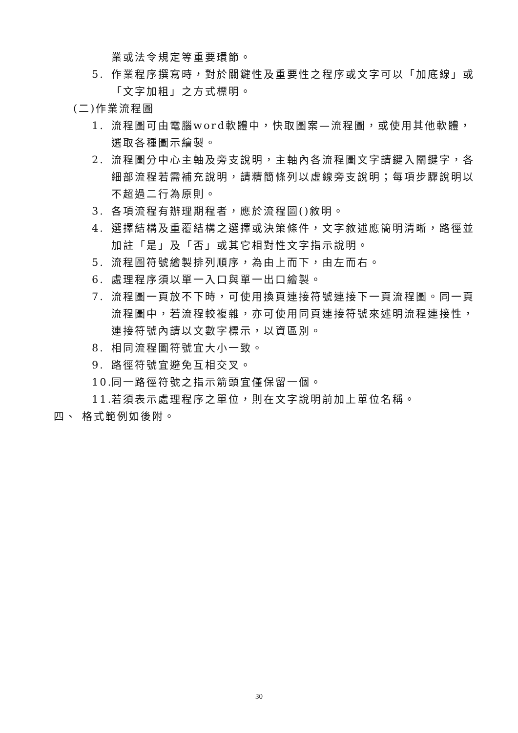業或法令規定等重要環節。
5. 作業程序撰寫時，對於關鍵性及重要性之程序或文字可以「加底線」或「文字加粗」之方式標明。
(二)作業流程圖
1. 流程圖可由電腦word軟體中，快取圖案—流程圖，或使用其他軟體，選取各種圖示繪製。
2. 流程圖分中心主軸及旁支說明，主軸內各流程圖文字請鍵入關鍵字，各細部流程若需補充說明，請精簡條列以虛線旁支說明；每項步驟說明以不超過二行為原則。
3. 各項流程有辦理期程者，應於流程圖()敘明。
4. 選擇結構及重覆結構之選擇或決策條件，文字敘述應簡明清晰，路徑並加註「是」及「否」或其它相對性文字指示說明。
5. 流程圖符號繪製排列順序，為由上而下，由左而右。
6. 處理程序須以單一入口與單一出口繪製。
7. 流程圖一頁放不下時，可使用換頁連接符號連接下一頁流程圖。同一頁流程圖中，若流程較複雜，亦可使用同頁連接符號來述明流程連接性，連接符號內請以文數字標示，以資區別。
8. 相同流程圖符號宜大小一致。
9. 路徑符號宜避免互相交叉。
10.
同一路徑符號之指示箭頭宜僅保留一個。
11.
若須表示處理程序之單位，則在文字說明前加上單位名稱。
四、 格式範例如後附。
30